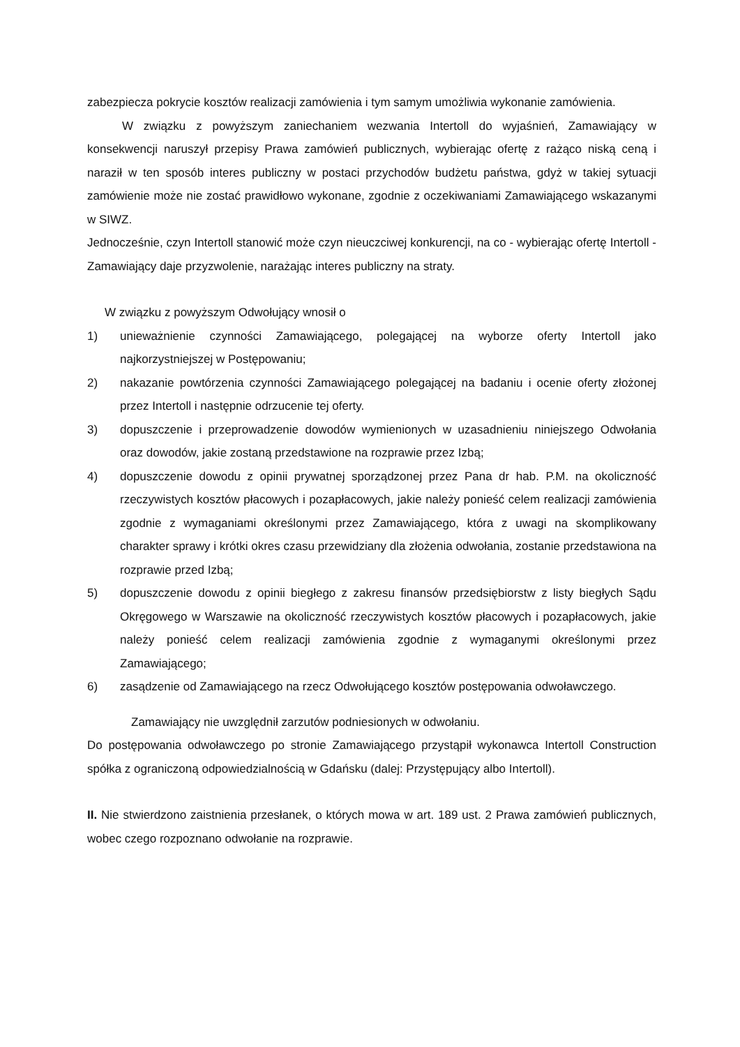zabezpiecza pokrycie kosztów realizacji zamówienia i tym samym umożliwia wykonanie zamówienia.
W związku z powyższym zaniechaniem wezwania Intertoll do wyjaśnień, Zamawiający w konsekwencji naruszył przepisy Prawa zamówień publicznych, wybierając ofertę z rażąco niską ceną i naraził w ten sposób interes publiczny w postaci przychodów budżetu państwa, gdyż w takiej sytuacji zamówienie może nie zostać prawidłowo wykonane, zgodnie z oczekiwaniami Zamawiającego wskazanymi w SIWZ.
Jednocześnie, czyn Intertoll stanowić może czyn nieuczciwej konkurencji, na co - wybierając ofertę Intertoll - Zamawiający daje przyzwolenie, narażając interes publiczny na straty.
W związku z powyższym Odwołujący wnosił o
1) unieważnienie czynności Zamawiającego, polegającej na wyborze oferty Intertoll jako najkorzystniejszej w Postępowaniu;
2) nakazanie powtórzenia czynności Zamawiającego polegającej na badaniu i ocenie oferty złożonej przez Intertoll i następnie odrzucenie tej oferty.
3) dopuszczenie i przeprowadzenie dowodów wymienionych w uzasadnieniu niniejszego Odwołania oraz dowodów, jakie zostaną przedstawione na rozprawie przez Izbą;
4) dopuszczenie dowodu z opinii prywatnej sporządzonej przez Pana dr hab. P.M. na okoliczność rzeczywistych kosztów płacowych i pozapłacowych, jakie należy ponieść celem realizacji zamówienia zgodnie z wymaganiami określonymi przez Zamawiającego, która z uwagi na skomplikowany charakter sprawy i krótki okres czasu przewidziany dla złożenia odwołania, zostanie przedstawiona na rozprawie przed Izbą;
5) dopuszczenie dowodu z opinii biegłego z zakresu finansów przedsiębiorstw z listy biegłych Sądu Okręgowego w Warszawie na okoliczność rzeczywistych kosztów płacowych i pozapłacowych, jakie należy ponieść celem realizacji zamówienia zgodnie z wymaganymi określonymi przez Zamawiającego;
6) zasądzenie od Zamawiającego na rzecz Odwołującego kosztów postępowania odwoławczego.
Zamawiający nie uwzględnił zarzutów podniesionych w odwołaniu.
Do postępowania odwoławczego po stronie Zamawiającego przystąpił wykonawca Intertoll Construction spółka z ograniczoną odpowiedzialnością w Gdańsku (dalej: Przystępujący albo Intertoll).
II. Nie stwierdzono zaistnienia przesłanek, o których mowa w art. 189 ust. 2 Prawa zamówień publicznych, wobec czego rozpoznano odwołanie na rozprawie.